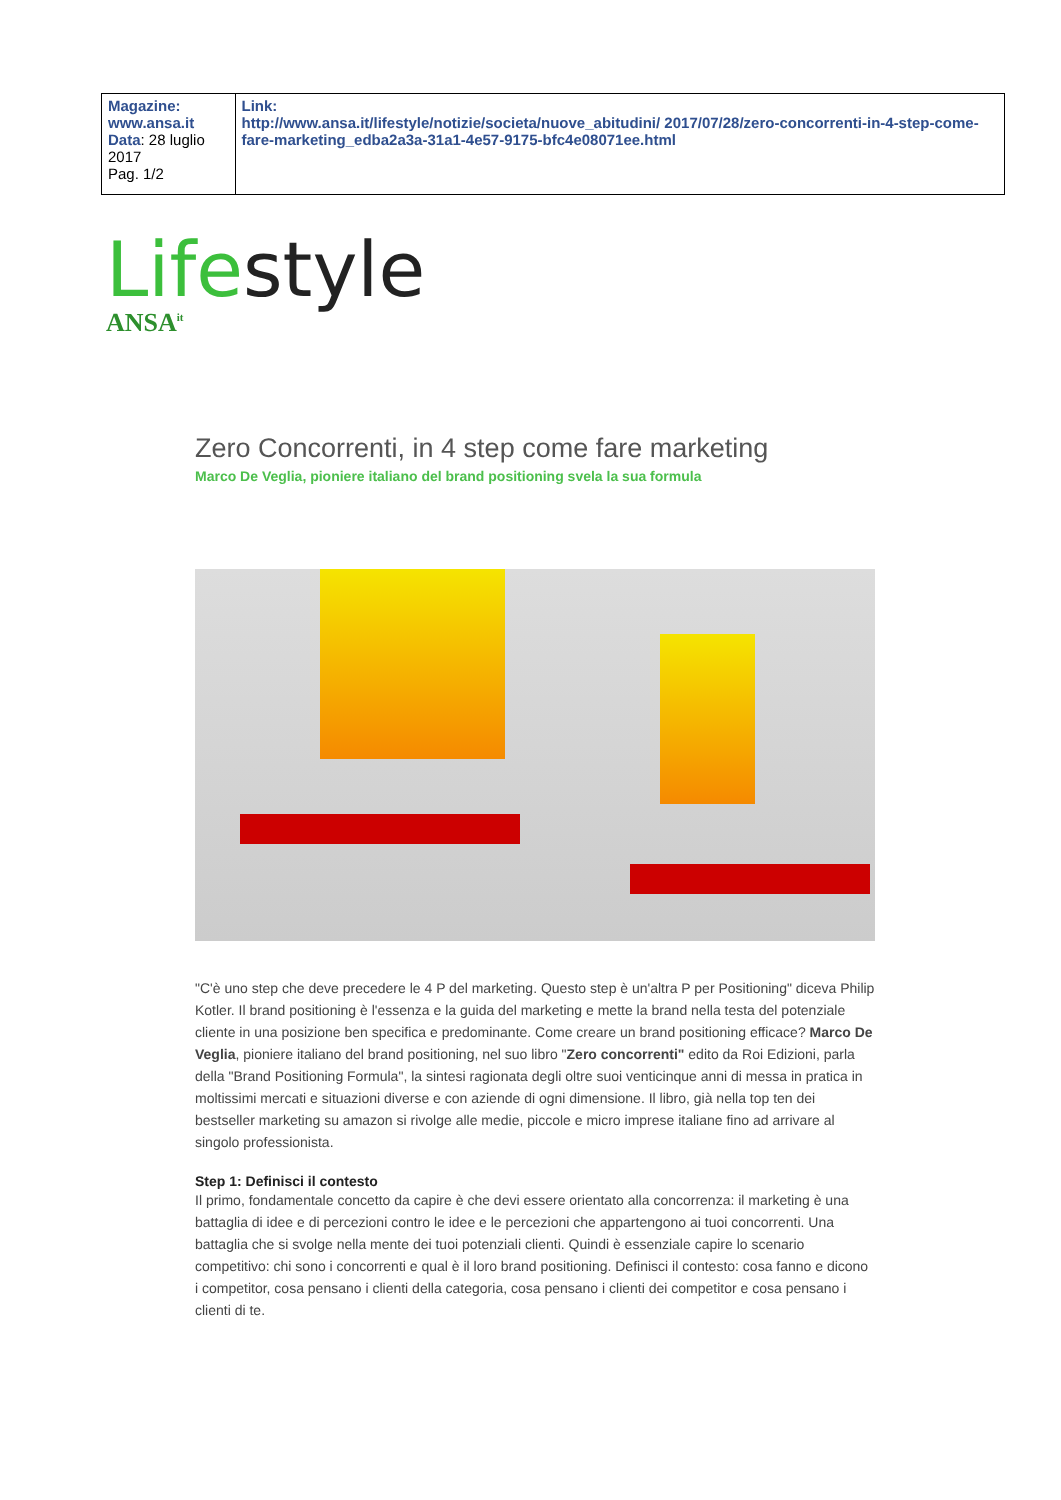| Magazine: www.ansa.it Data : 28 luglio 2017 Pag. 1/2 | Link: http://www.ansa.it/lifestyle/notizie/societa/nuove_abitudini/ 2017/07/28/zero-concorrenti-in-4-step-come-fare-marketing_edba2a3a-31a1-4e57-9175-bfc4e08071ee.html |
Life style
ANSA<sup>it</sup>
Zero Concorrenti, in 4 step come fare marketing
Marco De Veglia, pioniere italiano del brand positioning svela la sua formula
"C'è uno step che deve precedere le 4 P del marketing. Questo step è un'altra P per Positioning" diceva Philip Kotler. Il brand positioning è l'essenza e la guida del marketing e mette la brand nella testa del potenziale cliente in una posizione ben specifica e predominante. Come creare un brand positioning efficace? Marco De Veglia, pioniere italiano del brand positioning, nel suo libro "Zero concorrenti" edito da Roi Edizioni, parla della "Brand Positioning Formula", la sintesi ragionata degli oltre suoi venticinque anni di messa in pratica in moltissimi mercati e situazioni diverse e con aziende di ogni dimensione. Il libro, già nella top ten dei bestseller marketing su amazon si rivolge alle medie, piccole e micro imprese italiane fino ad arrivare al singolo professionista.
Step 1: Definisci il contesto
Il primo, fondamentale concetto da capire è che devi essere orientato alla concorrenza: il marketing è una battaglia di idee e di percezioni contro le idee e le percezioni che appartengono ai tuoi concorrenti. Una battaglia che si svolge nella mente dei tuoi potenziali clienti. Quindi è essenziale capire lo scenario competitivo: chi sono i concorrenti e qual è il loro brand positioning. Definisci il contesto: cosa fanno e dicono i competitor, cosa pensano i clienti della categoria, cosa pensano i clienti dei competitor e cosa pensano i clienti di te.